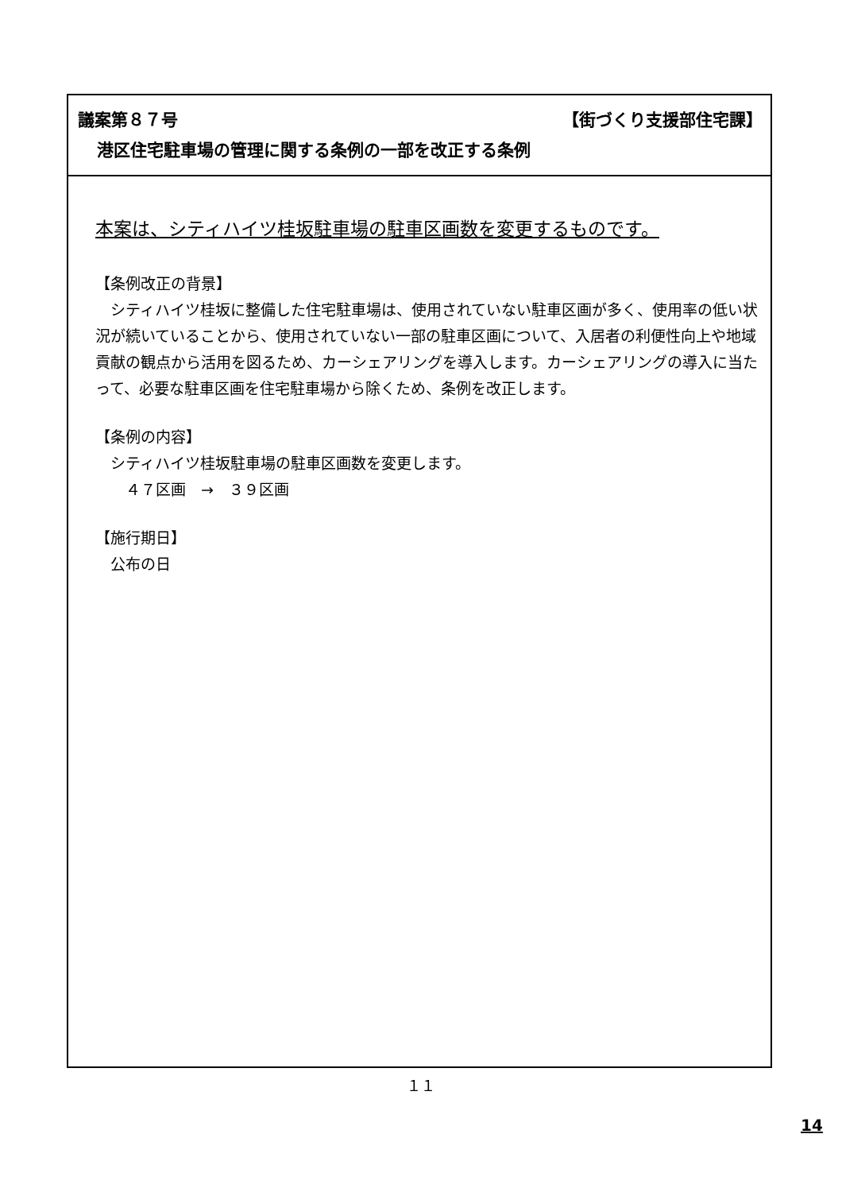議案第８７号 【街づくり支援部住宅課】
港区住宅駐車場の管理に関する条例の一部を改正する条例
本案は、シティハイツ桂坂駐車場の駐車区画数を変更するものです。
【条例改正の背景】
　シティハイツ桂坂に整備した住宅駐車場は、使用されていない駐車区画が多く、使用率の低い状況が続いていることから、使用されていない一部の駐車区画について、入居者の利便性向上や地域貢献の観点から活用を図るため、カーシェアリングを導入します。カーシェアリングの導入に当たって、必要な駐車区画を住宅駐車場から除くため、条例を改正します。
【条例の内容】
　シティハイツ桂坂駐車場の駐車区画数を変更します。
　　４７区画　→　３９区画
【施行期日】
　公布の日
１１
14